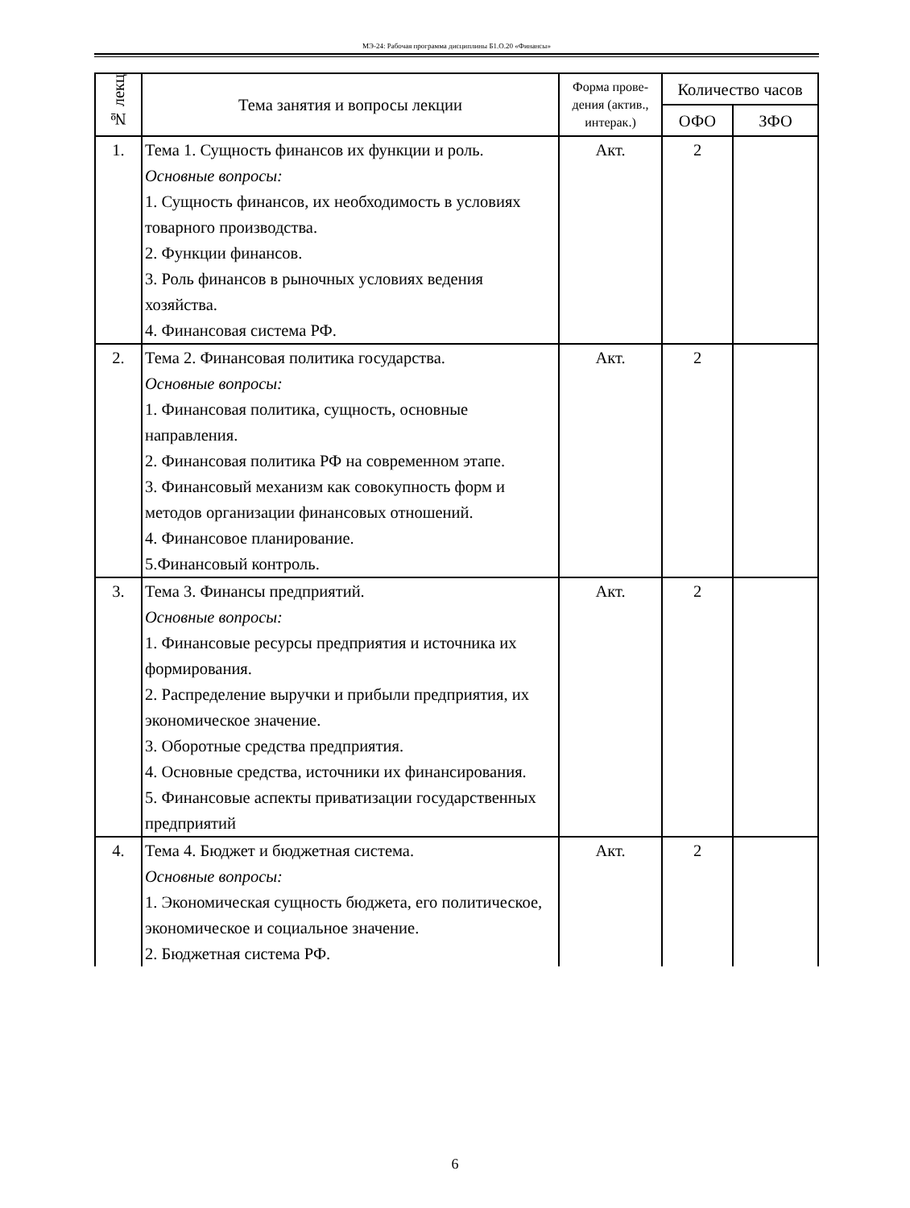МЭ-24: Рабочая программа дисциплины Б1.О.20 «Финансы»
| № лекц | Тема занятия и вопросы лекции | Форма прове-дения (актив., интерак.) | Количество часов | |
| --- | --- | --- | --- | --- |
| | | | ОФО | ЗФО |
| 1. | Тема 1. Сущность финансов их функции и роль. Основные вопросы: 1. Сущность финансов, их необходимость в условиях товарного производства. 2. Функции финансов. 3. Роль финансов в рыночных условиях ведения хозяйства. 4. Финансовая система РФ. | Акт. | 2 | |
| 2. | Тема 2. Финансовая политика государства. Основные вопросы: 1. Финансовая политика, сущность, основные направления. 2. Финансовая политика РФ на современном этапе. 3. Финансовый механизм как совокупность форм и методов организации финансовых отношений. 4. Финансовое планирование. 5.Финансовый контроль. | Акт. | 2 | |
| 3. | Тема 3. Финансы предприятий. Основные вопросы: 1. Финансовые ресурсы предприятия и источника их формирования. 2. Распределение выручки и прибыли предприятия, их экономическое значение. 3. Оборотные средства предприятия. 4. Основные средства, источники их финансирования. 5. Финансовые аспекты приватизации государственных предприятий | Акт. | 2 | |
| 4. | Тема 4. Бюджет и бюджетная система. Основные вопросы: 1. Экономическая сущность бюджета, его политическое, экономическое и социальное значение. 2. Бюджетная система РФ. | Акт. | 2 | |
6